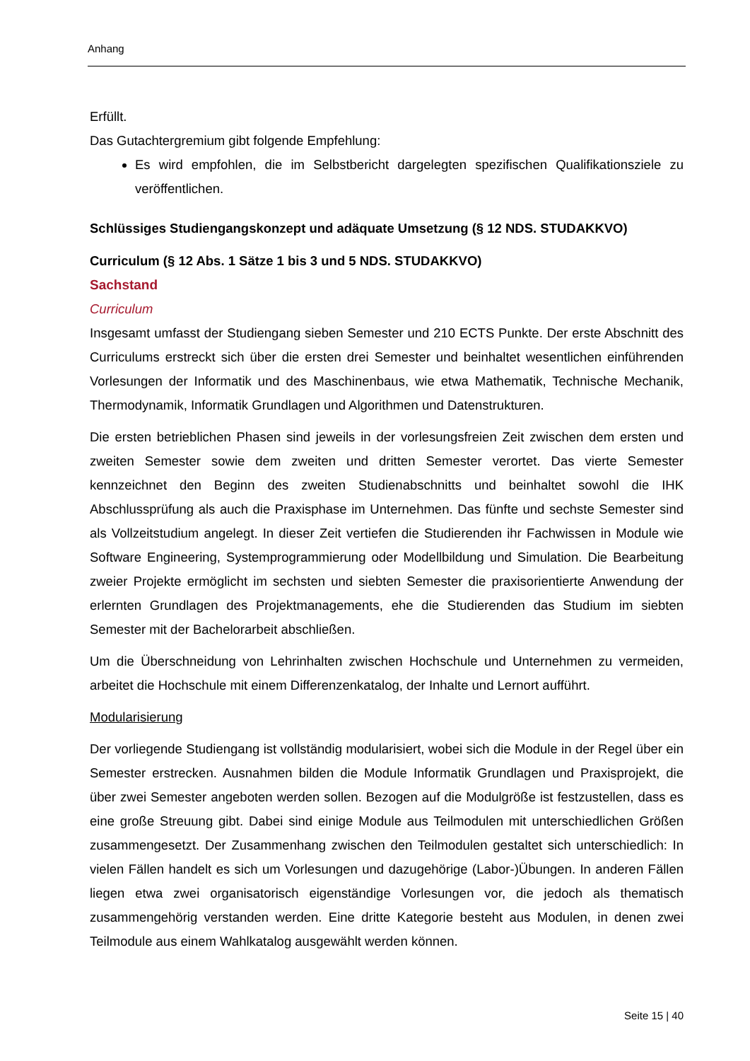Anhang
Erfüllt.
Das Gutachtergremium gibt folgende Empfehlung:
Es wird empfohlen, die im Selbstbericht dargelegten spezifischen Qualifikationsziele zu veröffentlichen.
Schlüssiges Studiengangskonzept und adäquate Umsetzung (§ 12 NDS. STUDAKKVO)
Curriculum (§ 12 Abs. 1 Sätze 1 bis 3 und 5 NDS. STUDAKKVO)
Sachstand
Curriculum
Insgesamt umfasst der Studiengang sieben Semester und 210 ECTS Punkte. Der erste Abschnitt des Curriculums erstreckt sich über die ersten drei Semester und beinhaltet wesentlichen einführenden Vorlesungen der Informatik und des Maschinenbaus, wie etwa Mathematik, Technische Mechanik, Thermodynamik, Informatik Grundlagen und Algorithmen und Datenstrukturen.
Die ersten betrieblichen Phasen sind jeweils in der vorlesungsfreien Zeit zwischen dem ersten und zweiten Semester sowie dem zweiten und dritten Semester verortet. Das vierte Semester kennzeichnet den Beginn des zweiten Studienabschnitts und beinhaltet sowohl die IHK Abschlussprüfung als auch die Praxisphase im Unternehmen. Das fünfte und sechste Semester sind als Vollzeitstudium angelegt. In dieser Zeit vertiefen die Studierenden ihr Fachwissen in Module wie Software Engineering, Systemprogrammierung oder Modellbildung und Simulation. Die Bearbeitung zweier Projekte ermöglicht im sechsten und siebten Semester die praxisorientierte Anwendung der erlernten Grundlagen des Projektmanagements, ehe die Studierenden das Studium im siebten Semester mit der Bachelorarbeit abschließen.
Um die Überschneidung von Lehrinhalten zwischen Hochschule und Unternehmen zu vermeiden, arbeitet die Hochschule mit einem Differenzenkatalog, der Inhalte und Lernort aufführt.
Modularisierung
Der vorliegende Studiengang ist vollständig modularisiert, wobei sich die Module in der Regel über ein Semester erstrecken. Ausnahmen bilden die Module Informatik Grundlagen und Praxisprojekt, die über zwei Semester angeboten werden sollen. Bezogen auf die Modulgröße ist festzustellen, dass es eine große Streuung gibt. Dabei sind einige Module aus Teilmodulen mit unterschiedlichen Größen zusammengesetzt. Der Zusammenhang zwischen den Teilmodulen gestaltet sich unterschiedlich: In vielen Fällen handelt es sich um Vorlesungen und dazugehörige (Labor-)Übungen. In anderen Fällen liegen etwa zwei organisatorisch eigenständige Vorlesungen vor, die jedoch als thematisch zusammengehörig verstanden werden. Eine dritte Kategorie besteht aus Modulen, in denen zwei Teilmodule aus einem Wahlkatalog ausgewählt werden können.
Seite 15 | 40